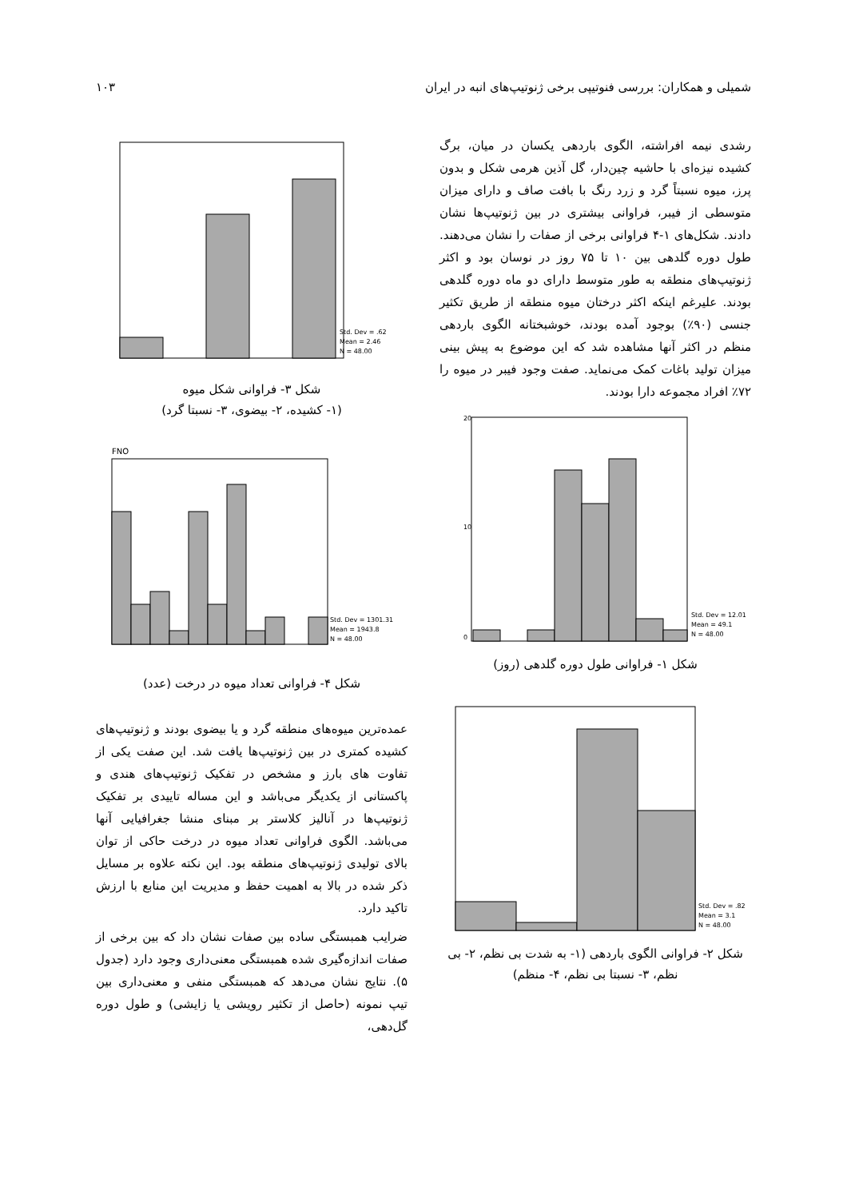شمیلی و همکاران: بررسی فنوتیپی برخی ژنوتیپ‌های انبه در ایران ۱۰۳
رشدی نیمه افراشته، الگوی باردهی یکسان در میان، برگ کشیده نیزه‌ای با حاشیه چین‌دار، گل آذین هرمی شکل و بدون پرز، میوه نسبتاً گرد و زرد رنگ با بافت صاف و دارای میزان متوسطی از فیبر، فراوانی بیشتری در بین ژنوتیپ‌ها نشان دادند. شکل‌های ۱-۴ فراوانی برخی از صفات را نشان می‌دهند. طول دوره گلدهی بین ۱۰ تا ۷۵ روز در نوسان بود و اکثر ژنوتیپ‌های منطقه به طور متوسط دارای دو ماه دوره گلدهی بودند. علیرغم اینکه اکثر درختان میوه منطقه از طریق تکثیر جنسی (۹۰٪) بوجود آمده بودند، خوشبختانه الگوی باردهی منظم در اکثر آنها مشاهده شد که این موضوع به پیش بینی میزان تولید باغات کمک می‌نماید. صفت وجود فیبر در میوه را ۷۲٪ افراد مجموعه دارا بودند.
Std. Dev = 12.01
Mean = 49.1
N = 48.00
20
10
0
شکل ۱- فراوانی طول دوره گلدهی (روز)
Std. Dev = .82
Mean = 3.1
N = 48.00
شکل ۲- فراوانی الگوی باردهی (۱- به شدت بی نظم، ۲- بی نظم، ۳- نسبتا بی نظم، ۴- منظم)
Std. Dev = .62
Mean = 2.46
N = 48.00
شکل ۳- فراوانی شکل میوه
(۱- کشیده، ۲- بیضوی، ۳- نسبتا گرد)
FNO
Std. Dev = 1301.31
Mean = 1943.8
N = 48.00
شکل ۴- فراوانی تعداد میوه در درخت (عدد)
عمده‌ترین میوه‌های منطقه گرد و یا بیضوی بودند و ژنوتیپ‌های کشیده کمتری در بین ژنوتیپ‌ها یافت شد. این صفت یکی از تفاوت های بارز و مشخص در تفکیک ژنوتیپ‌های هندی و پاکستانی از یکدیگر می‌باشد و این مساله تاییدی بر تفکیک ژنوتیپ‌ها در آنالیز کلاستر بر مبنای منشا جغرافیایی آنها می‌باشد. الگوی فراوانی تعداد میوه در درخت حاکی از توان بالای تولیدی ژنوتیپ‌های منطقه بود. این نکته علاوه بر مسایل ذکر شده در بالا به اهمیت حفظ و مدیریت این منابع با ارزش تاکید دارد.
ضرایب همبستگی ساده بین صفات نشان داد که بین برخی از صفات اندازه‌گیری شده همبستگی معنی‌داری وجود دارد (جدول ۵). نتایج نشان می‌دهد که همبستگی منفی و معنی‌داری بین تیپ نمونه (حاصل از تکثیر رویشی یا زایشی) و طول دوره گل‌دهی،